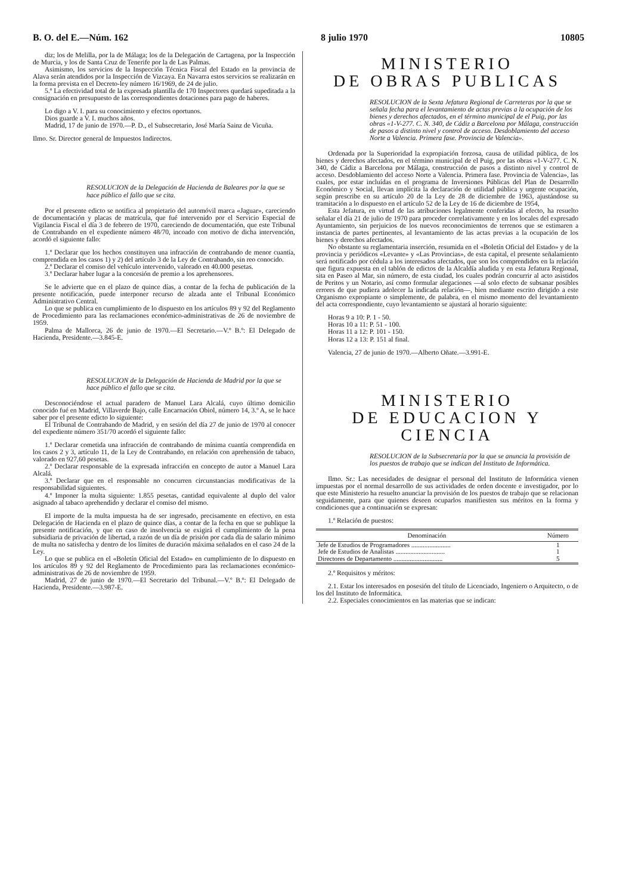B. O. del E.—Núm. 162 8 julio 1970 10805
diz; los de Melilla, por la de Málaga; los de la Delegación de Cartagena, por la Inspección de Murcia, y los de Santa Cruz de Tenerife por la de Las Palmas.
Asimismo, los servicios de la Inspección Técnica Fiscal del Estado en la provincia de Alava serán atendidos por la Inspección de Vizcaya. En Navarra estos servicios se realizarán en la forma prevista en el Decreto-ley número 16/1969, de 24 de julio.
5.º La efectividad total de la expresada plantilla de 170 Inspectores quedará supeditada a la consignación en presupuesto de las correspondientes dotaciones para pago de haberes.
Lo digo a V. I. para su conocimiento y efectos oportunos.
Dios guarde a V. I. muchos años.
Madrid, 17 de junio de 1970.—P. D., el Subsecretario, José María Sainz de Vicuña.
Ilmo. Sr. Director general de Impuestos Indirectos.
RESOLUCION de la Delegación de Hacienda de Baleares por la que se hace público el fallo que se cita.
Por el presente edicto se notifica al propietario del automóvil marca «Jaguar», careciendo de documentación y placas de matrícula, que fué intervenido por el Servicio Especial de Vigilancia Fiscal el día 3 de febrero de 1970, careciendo de documentación, que este Tribunal de Contrabando en el expediente número 48/70, incoado con motivo de dicha intervención, acordó el siguiente fallo:
1.º Declarar que los hechos constituyen una infracción de contrabando de menor cuantía, comprendida en los casos 1) y 2) del artículo 3 de la Ley de Contrabando, sin reo conocido.
2.º Declarar el comiso del vehículo intervenido, valorado en 40.000 pesetas.
3.º Declarar haber lugar a la concesión de premio a los aprehensores.
Se le advierte que en el plazo de quince días, a contar de la fecha de publicación de la presente notificación, puede interponer recurso de alzada ante el Tribunal Económico Administrativo Central.
Lo que se publica en cumplimiento de lo dispuesto en los artículos 89 y 92 del Reglamento de Procedimiento para las reclamaciones económico-administrativas de 26 de noviembre de 1959.
Palma de Mallorca, 26 de junio de 1970.—El Secretario.—V.º B.º: El Delegado de Hacienda, Presidente.—3.845-E.
RESOLUCION de la Delegación de Hacienda de Madrid por la que se hace público el fallo que se cita.
Desconociéndose el actual paradero de Manuel Lara Alcalá, cuyo último domicilio conocido fué en Madrid, Villaverde Bajo, calle Encarnación Obiol, número 14, 3.º A, se le hace saber por el presente edicto lo siguiente:
El Tribunal de Contrabando de Madrid, y en sesión del día 27 de junio de 1970 al conocer del expediente número 351/70 acordó el siguiente fallo:
1.º Declarar cometida una infracción de contrabando de mínima cuantía comprendida en los casos 2 y 3, artículo 11, de la Ley de Contrabando, en relación con aprehensión de tabaco, valorado en 927,60 pesetas.
2.º Declarar responsable de la expresada infracción en concepto de autor a Manuel Lara Alcalá.
3.º Declarar que en el responsable no concurren circunstancias modificativas de la responsabilidad siguientes.
4.º Imponer la multa siguiente: 1.855 pesetas, cantidad equivalente al duplo del valor asignado al tabaco aprehendido y declarar el comiso del mismo.
El importe de la multa impuesta ha de ser ingresado, precisamente en efectivo, en esta Delegación de Hacienda en el plazo de quince días, a contar de la fecha en que se publique la presente notificación, y que en caso de insolvencia se exigirá el cumplimiento de la pena subsidiaria de privación de libertad, a razón de un día de prisión por cada día de salario mínimo de multa no satisfecha y dentro de los límites de duración máxima señalados en el caso 24 de la Ley.
Lo que se publica en el «Boletín Oficial del Estado» en cumplimiento de lo dispuesto en los artículos 89 y 92 del Reglamento de Procedimiento para las reclamaciones económico-administrativas de 26 de noviembre de 1959.
Madrid, 27 de junio de 1970.—El Secretario del Tribunal.—V.º B.º: El Delegado de Hacienda, Presidente.—3.987-E.
MINISTERIO
DE OBRAS PUBLICAS
RESOLUCION de la Sexta Jefatura Regional de Carreteras por la que se señala fecha para el levantamiento de actas previas a la ocupación de los bienes y derechos afectados, en el término municipal de el Puig, por las obras «1-V-277. C. N. 340, de Cádiz a Barcelona por Málaga, construcción de pasos a distinto nivel y control de acceso. Desdoblamiento del acceso Norte a Valencia. Primera fase. Provincia de Valencia».
Ordenada por la Superioridad la expropiación forzosa, causa de utilidad pública, de los bienes y derechos afectados, en el término municipal de el Puig, por las obras «1-V-277. C. N. 340, de Cádiz a Barcelona por Málaga, construcción de pasos a distinto nivel y control de acceso. Desdoblamiento del acceso Norte a Valencia. Primera fase. Provincia de Valencia», las cuales, por estar incluídas en el programa de Inversiones Públicas del Plan de Desarrollo Económico y Social, llevan implícita la declaración de utilidad pública y urgente ocupación, según prescribe en su artículo 20 de la Ley de 28 de diciembre de 1963, ajustándose su tramitación a lo dispuesto en el artículo 52 de la Ley de 16 de diciembre de 1954,
Esta Jefatura, en virtud de las atribuciones legalmente conferidas al efecto, ha resuelto señalar el día 21 de julio de 1970 para proceder correlativamente y en los locales del expresado Ayuntamiento, sin perjuicios de los nuevos reconocimientos de terrenos que se estimaren a instancia de partes pertinentes, al levantamiento de las actas previas a la ocupación de los bienes y derechos afectados.
No obstante su reglamentaria inserción, resumida en el «Boletín Oficial del Estado» y de la provincia y periódicos «Levante» y «Las Provincias», de esta capital, el presente señalamiento será notificado por cédula a los interesados afectados, que son los comprendidos en la relación que figura expuesta en el tablón de edictos de la Alcaldía aludida y en esta Jefatura Regional, sita en Paseo al Mar, sin número, de esta ciudad, los cuales podrán concurrir al acto asistidos de Peritos y un Notario, así como formular alegaciones —al solo efecto de subsanar posibles errores de que pudiera adolecer la indicada relación—, bien mediante escrito dirigido a este Organismo expropiante o simplemente, de palabra, en el mismo momento del levantamiento del acta correspondiente, cuyo levantamiento se ajustará al horario siguiente:
Horas 9 a 10: P. 1 - 50.
Horas 10 a 11: P. 51 - 100.
Horas 11 a 12: P. 101 - 150.
Horas 12 a 13: P. 151 al final.
Valencia, 27 de junio de 1970.—Alberto Oñate.—3.991-E.
MINISTERIO
DE EDUCACION Y CIENCIA
RESOLUCION de la Subsecretaría por la que se anuncia la provisión de los puestos de trabajo que se indican del Instituto de Informática.
Ilmo. Sr.: Las necesidades de designar el personal del Instituto de Informática vienen impuestas por el normal desarrollo de sus actividades de orden docente e investigador, por lo que este Ministerio ha resuelto anunciar la provisión de los puestos de trabajo que se relacionan seguidamente, para que quienes deseen ocuparlos manifiesten sus méritos en la forma y condiciones que a continuación se expresan:
1.º Relación de puestos:
| Denominación | Número |
| --- | --- |
| Jefe de Estudios de Programadores ........................ | 1 |
| Jefe de Estudios de Analistas .............................. | 1 |
| Directores de Departamento .............................. | 5 |
2.º Requisitos y méritos:
2.1. Estar los interesados en posesión del título de Licenciado, Ingeniero o Arquitecto, o de los del Instituto de Informática.
2.2. Especiales conocimientos en las materias que se indican: